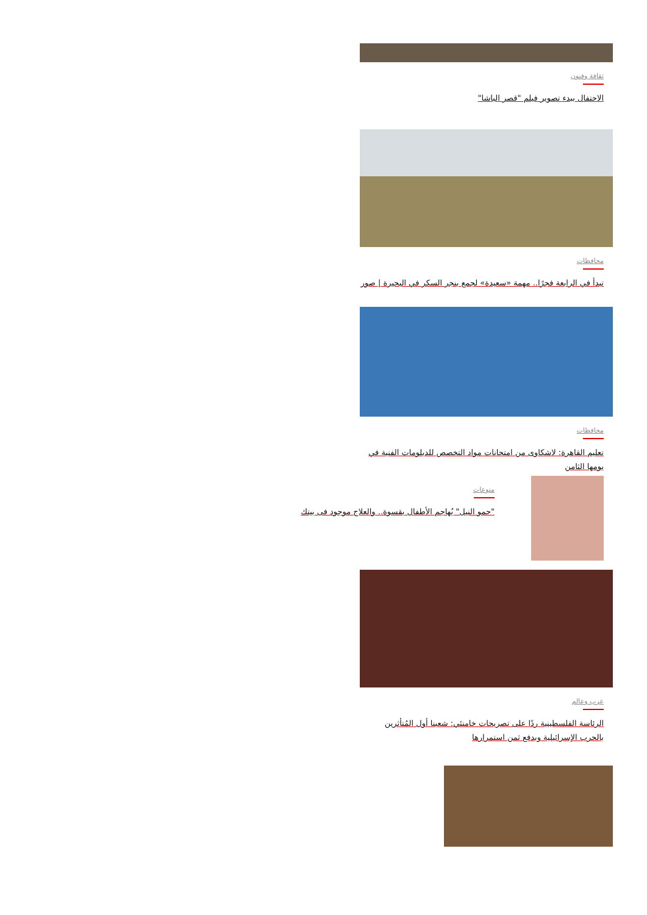ثقافة وفنون
الاحتفال ببدء تصوير فيلم "قصر الباشا"
محافظات
تبدأ في الرابعة فجرًا.. مهمة «سعيدة» لجمع بنجر السكر في البحيرة | صور
محافظات
تعليم القاهرة: لاشكاوى من امتحانات مواد التخصص للدبلومات الفنية في يومها الثامن
منوعات
"حمو النيل" يُهاجم الأطفال بقسوة.. والعلاج موجود فى بيتك
عرب وعالم
الرئاسة الفلسطينية ردًا على تصريحات خامنئي: شعبنا أول المُتأثرين بالحرب الإسرائيلية وبدفع ثمن استمرارها